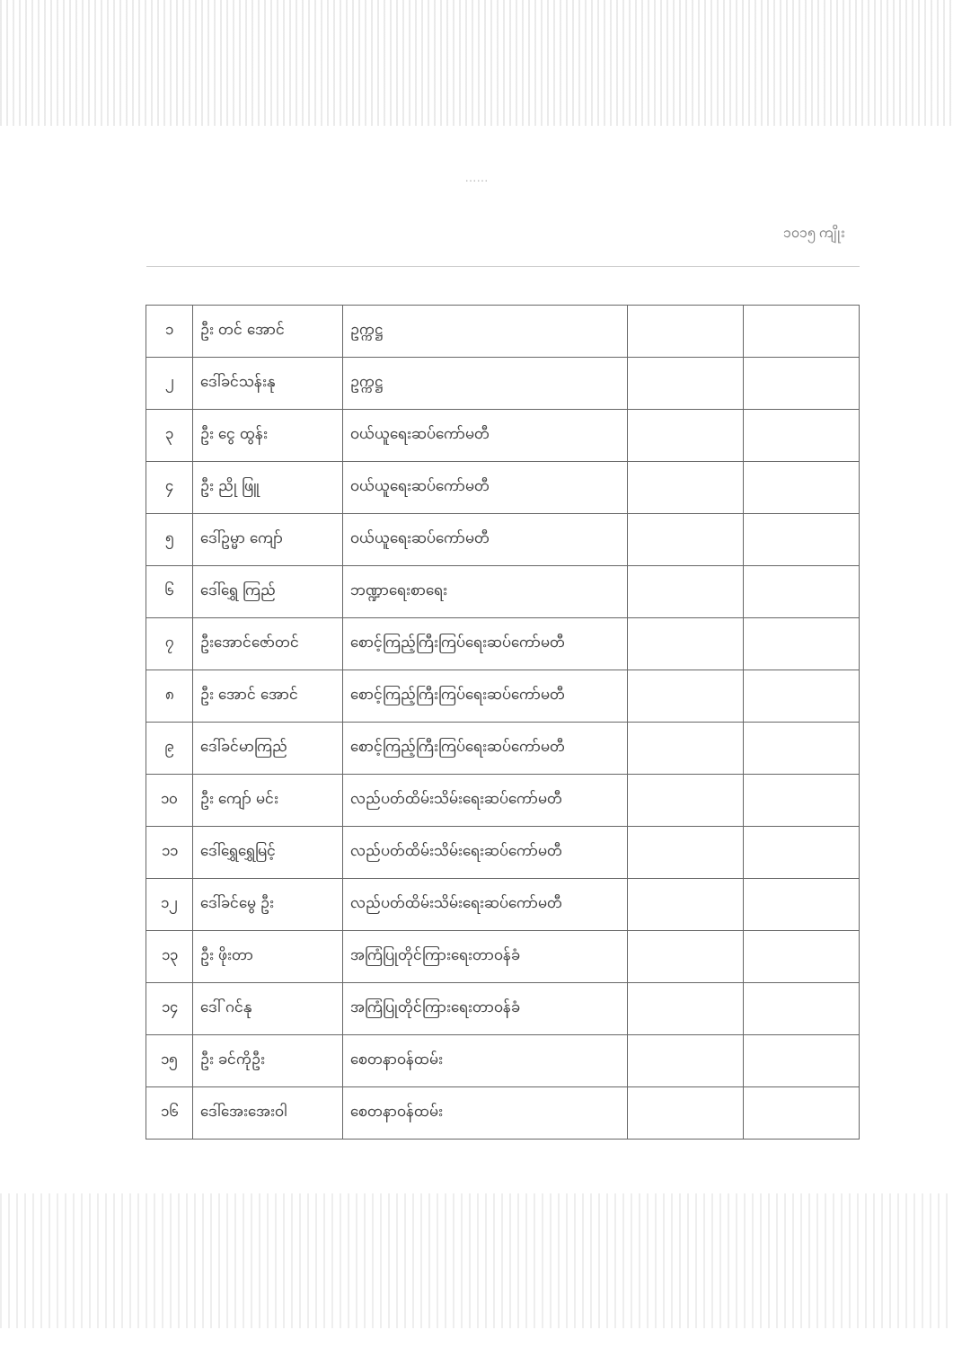……
၁၀၁၅ ကျိုး
| ၁ | ဦး တင် အောင် | ဥက္ကဋ္ဌ | | |
| ၂ | ဒေါ်ခင်သန်းနု | ဥက္ကဋ္ဌ | | |
| ၃ | ဦး ငွေ ထွန်း | ဝယ်ယူရေးဆပ်ကော်မတီ | | |
| ၄ | ဦး ညို ဖြူ | ဝယ်ယူရေးဆပ်ကော်မတီ | | |
| ၅ | ဒေါ်ဥမ္မာ ကျော် | ဝယ်ယူရေးဆပ်ကော်မတီ | | |
| ၆ | ဒေါ်ရွှေ ကြည် | ဘဏ္ဍာရေးစာရေး | | |
| ၇ | ဦးအောင်ဇော်တင် | စောင့်ကြည့်ကြီးကြပ်ရေးဆပ်ကော်မတီ | | |
| ၈ | ဦး အောင် အောင် | စောင့်ကြည့်ကြီးကြပ်ရေးဆပ်ကော်မတီ | | |
| ၉ | ဒေါ်ခင်မာကြည် | စောင့်ကြည့်ကြီးကြပ်ရေးဆပ်ကော်မတီ | | |
| ၁၀ | ဦး ကျော် မင်း | လည်ပတ်ထိမ်းသိမ်းရေးဆပ်ကော်မတီ | | |
| ၁၁ | ဒေါ်ရွှေရွှေမြင့် | လည်ပတ်ထိမ်းသိမ်းရေးဆပ်ကော်မတီ | | |
| ၁၂ | ဒေါ်ခင်မွေ ဦး | လည်ပတ်ထိမ်းသိမ်းရေးဆပ်ကော်မတီ | | |
| ၁၃ | ဦး ဖိုးတာ | အကြံပြုတိုင်ကြားရေးတာဝန်ခံ | | |
| ၁၄ | ဒေါ် ဂင်နု | အကြံပြုတိုင်ကြားရေးတာဝန်ခံ | | |
| ၁၅ | ဦး ခင်ကိုဦး | စေတနာဝန်ထမ်း | | |
| ၁၆ | ဒေါ်အေးအေးဝါ | စေတနာဝန်ထမ်း | | |